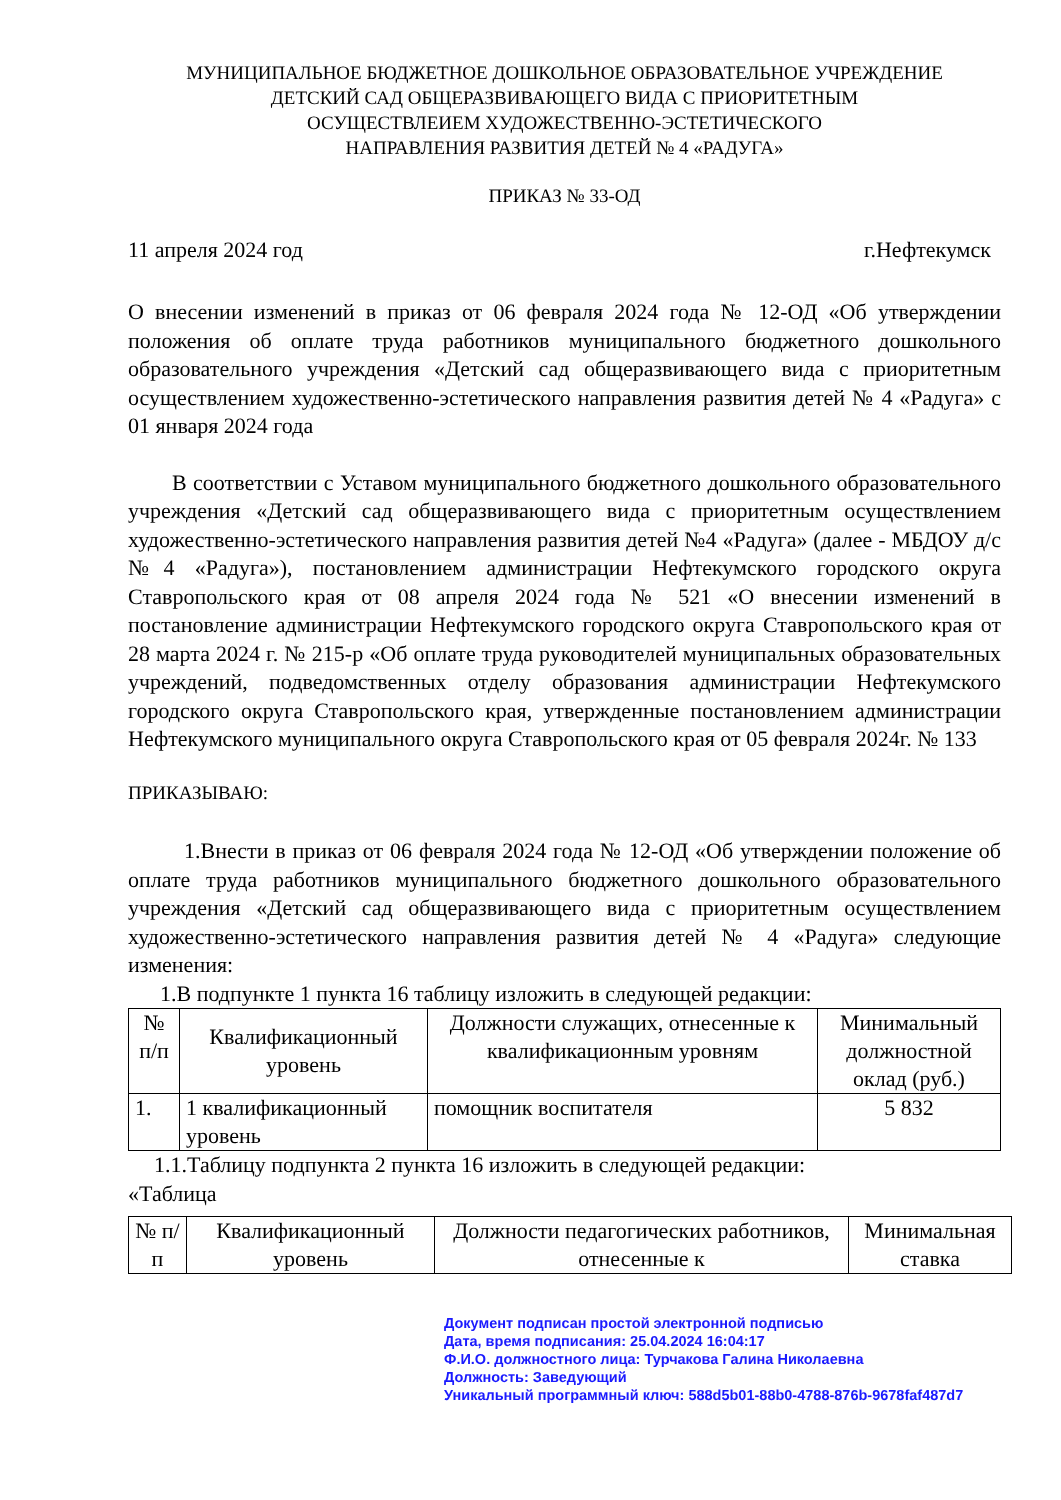МУНИЦИПАЛЬНОЕ БЮДЖЕТНОЕ ДОШКОЛЬНОЕ ОБРАЗОВАТЕЛЬНОЕ УЧРЕЖДЕНИЕ
ДЕТСКИЙ САД ОБЩЕРАЗВИВАЮЩЕГО ВИДА С ПРИОРИТЕТНЫМ
ОСУЩЕСТВЛЕИЕМ ХУДОЖЕСТВЕННО-ЭСТЕТИЧЕСКОГО
НАПРАВЛЕНИЯ РАЗВИТИЯ ДЕТЕЙ № 4 «РАДУГА»
ПРИКАЗ № 33-ОД
11 апреля 2024 год г.Нефтекумск
О внесении изменений в приказ от 06 февраля 2024 года № 12-ОД «Об утверждении положения об оплате труда работников муниципального бюджетного дошкольного образовательного учреждения «Детский сад общеразвивающего вида с приоритетным осуществлением художественно-эстетического направления развития детей № 4 «Радуга» с 01 января 2024 года
В соответствии с Уставом муниципального бюджетного дошкольного образовательного учреждения «Детский сад общеразвивающего вида с приоритетным осуществлением художественно-эстетического направления развития детей №4 «Радуга» (далее - МБДОУ д/с №4 «Радуга»), постановлением администрации Нефтекумского городского округа Ставропольского края от 08 апреля 2024 года № 521 «О внесении изменений в постановление администрации Нефтекумского городского округа Ставропольского края от 28 марта 2024 г. № 215-р «Об оплате труда руководителей муниципальных образовательных учреждений, подведомственных отделу образования администрации Нефтекумского городского округа Ставропольского края, утвержденные постановлением администрации Нефтекумского муниципального округа Ставропольского края от 05 февраля 2024г. № 133
ПРИКАЗЫВАЮ:
1.Внести в приказ от 06 февраля 2024 года № 12-ОД «Об утверждении положение об оплате труда работников муниципального бюджетного дошкольного образовательного учреждения «Детский сад общеразвивающего вида с приоритетным осуществлением художественно-эстетического направления развития детей № 4 «Радуга» следующие изменения:
1.В подпункте 1 пункта 16 таблицу изложить в следующей редакции:
| № п/п | Квалификационный уровень | Должности служащих, отнесенные к квалификационным уровням | Минимальный должностной оклад (руб.) |
| 1. | 1 квалификационный уровень | помощник воспитателя | 5 832 |
1.1.Таблицу подпункта 2 пункта 16 изложить в следующей редакции:
«Таблица
| № п/п | Квалификационный уровень | Должности педагогических работников, отнесенные к | Минимальная ставка |
Документ подписан простой электронной подписью
Дата, время подписания: 25.04.2024 16:04:17
Ф.И.О. должностного лица: Турчакова Галина Николаевна
Должность: Заведующий
Уникальный программный ключ: 588d5b01-88b0-4788-876b-9678faf487d7